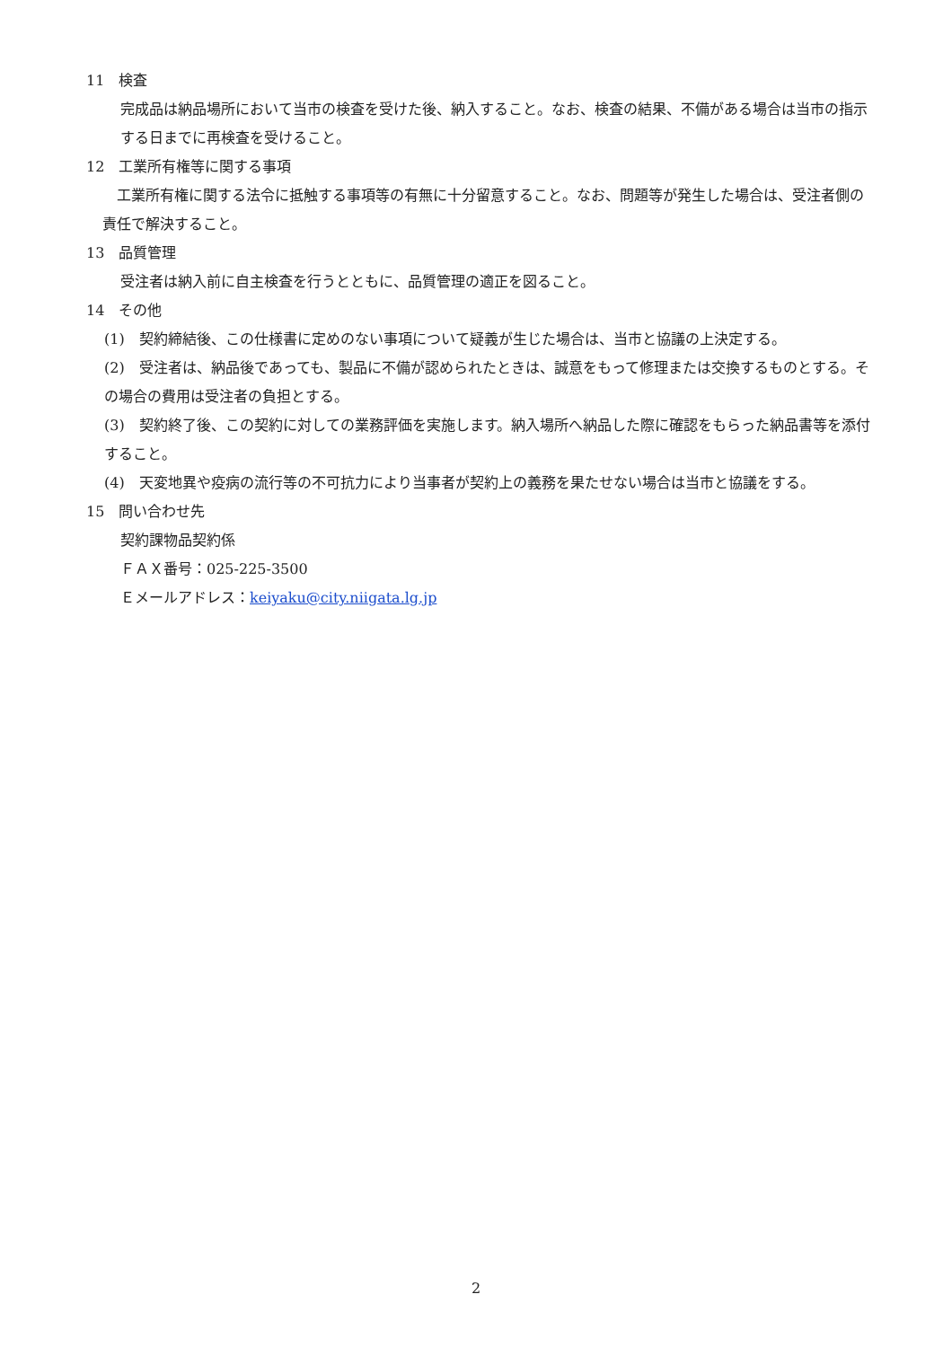11　検査
完成品は納品場所において当市の検査を受けた後、納入すること。なお、検査の結果、不備がある場合は当市の指示する日までに再検査を受けること。
12　工業所有権等に関する事項
　工業所有権に関する法令に抵触する事項等の有無に十分留意すること。なお、問題等が発生した場合は、受注者側の責任で解決すること。
13　品質管理
受注者は納入前に自主検査を行うとともに、品質管理の適正を図ること。
14　その他
(1)　契約締結後、この仕様書に定めのない事項について疑義が生じた場合は、当市と協議の上決定する。
(2)　受注者は、納品後であっても、製品に不備が認められたときは、誠意をもって修理または交換するものとする。その場合の費用は受注者の負担とする。
(3)　契約終了後、この契約に対しての業務評価を実施します。納入場所へ納品した際に確認をもらった納品書等を添付すること。
(4)　天変地異や疫病の流行等の不可抗力により当事者が契約上の義務を果たせない場合は当市と協議をする。
15　問い合わせ先
契約課物品契約係
ＦＡＸ番号：025-225-3500
Ｅメールアドレス：keiyaku@city.niigata.lg.jp
2